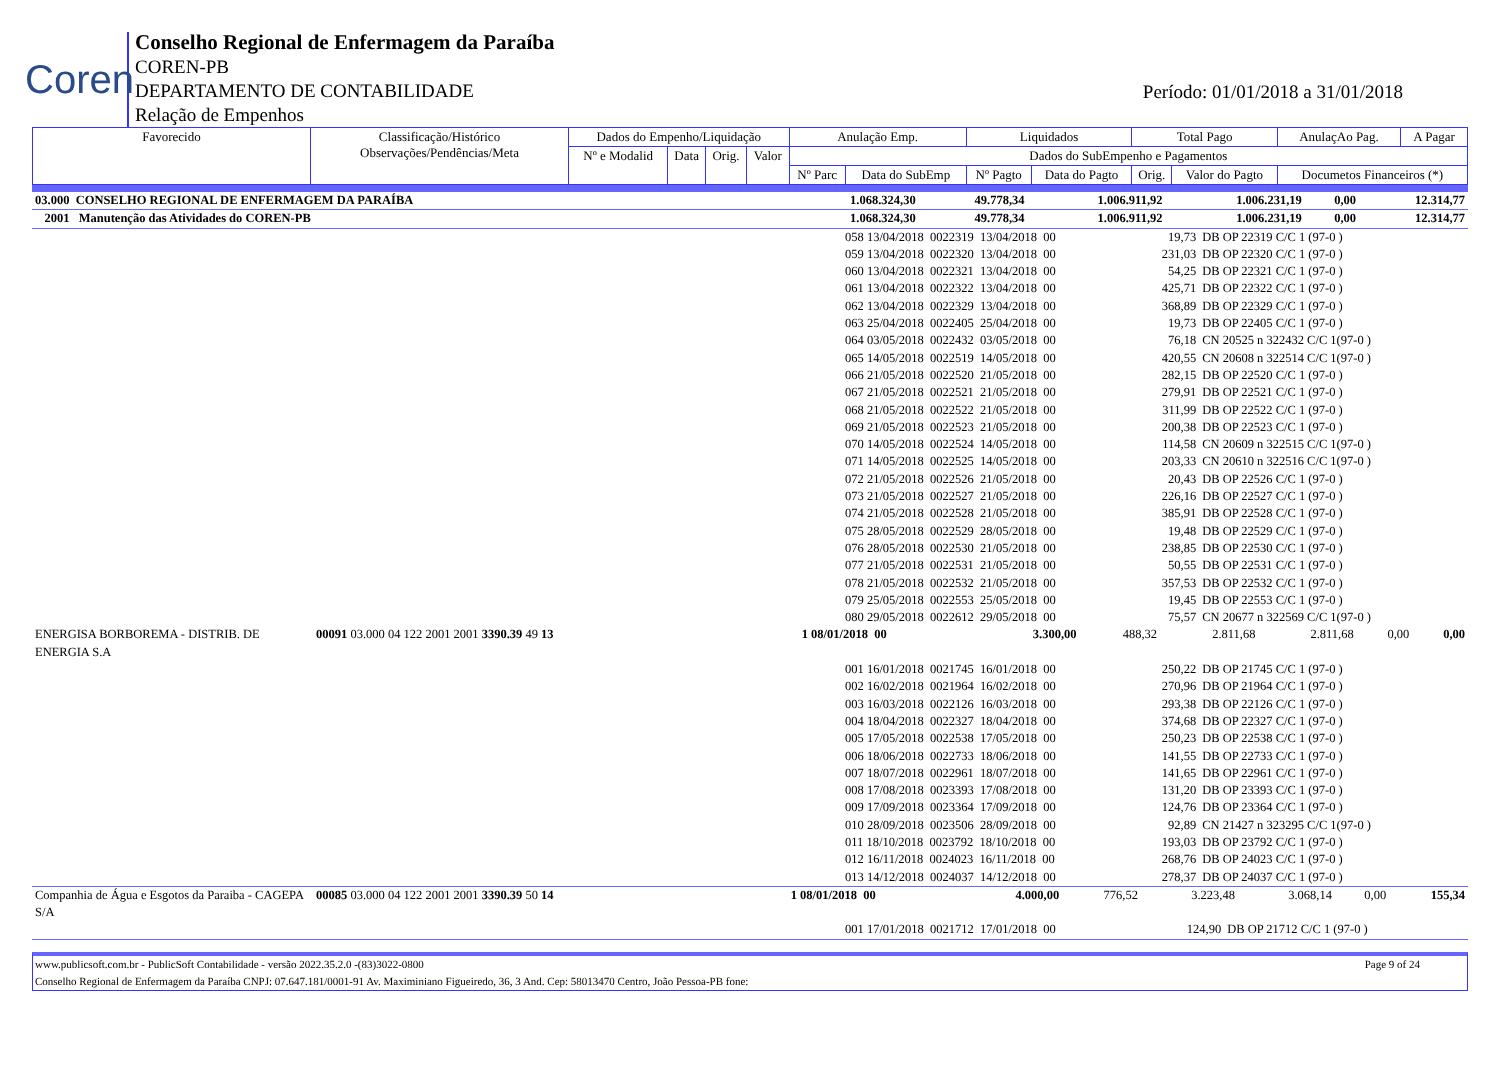Coren
Conselho Regional de Enfermagem da Paraíba
COREN-PB
DEPARTAMENTO DE CONTABILIDADE
Relação de Empenhos
Período: 01/01/2018 a 31/01/2018
| Favorecido | Classificação/Histórico Observações/Pendências/Meta | Dados do Empenho/Liquidação | | | | Anulação Emp. | | Liquidados | | Total Pago | | AnulaçAo Pag. | A Pagar |
| | | Nº e Modalid | Data | Orig. | Valor | Dados do SubEmpenho e Pagamentos | | | | | | | |
| | | | | | | Nº Parc | Data do SubEmp | Nº Pagto | Data do Pagto | Orig. | Valor do Pagto | Documetos Financeiros (*) | |
| 03.000 CONSELHO REGIONAL DE ENFERMAGEM DA PARAÍBA | 1.068.324,30 | 49.778,34 | 1.006.911,92 | 1.006.231,19 | 0,00 | 12.314,77 |
| 2001 Manutenção das Atividades do COREN-PB | 1.068.324,30 | 49.778,34 | 1.006.911,92 | 1.006.231,19 | 0,00 | 12.314,77 |
| 058 13/04/2018 0022319 13/04/2018 00 | 19,73 | DB OP 22319 C/C 1 (97-0 ) |
| 059 13/04/2018 0022320 13/04/2018 00 | 231,03 | DB OP 22320 C/C 1 (97-0 ) |
| 060 13/04/2018 0022321 13/04/2018 00 | 54,25 | DB OP 22321 C/C 1 (97-0 ) |
| 061 13/04/2018 0022322 13/04/2018 00 | 425,71 | DB OP 22322 C/C 1 (97-0 ) |
| 062 13/04/2018 0022329 13/04/2018 00 | 368,89 | DB OP 22329 C/C 1 (97-0 ) |
| 063 25/04/2018 0022405 25/04/2018 00 | 19,73 | DB OP 22405 C/C 1 (97-0 ) |
| 064 03/05/2018 0022432 03/05/2018 00 | 76,18 | CN 20525 n 322432 C/C 1(97-0 ) |
| 065 14/05/2018 0022519 14/05/2018 00 | 420,55 | CN 20608 n 322514 C/C 1(97-0 ) |
| 066 21/05/2018 0022520 21/05/2018 00 | 282,15 | DB OP 22520 C/C 1 (97-0 ) |
| 067 21/05/2018 0022521 21/05/2018 00 | 279,91 | DB OP 22521 C/C 1 (97-0 ) |
| 068 21/05/2018 0022522 21/05/2018 00 | 311,99 | DB OP 22522 C/C 1 (97-0 ) |
| 069 21/05/2018 0022523 21/05/2018 00 | 200,38 | DB OP 22523 C/C 1 (97-0 ) |
| 070 14/05/2018 0022524 14/05/2018 00 | 114,58 | CN 20609 n 322515 C/C 1(97-0 ) |
| 071 14/05/2018 0022525 14/05/2018 00 | 203,33 | CN 20610 n 322516 C/C 1(97-0 ) |
| 072 21/05/2018 0022526 21/05/2018 00 | 20,43 | DB OP 22526 C/C 1 (97-0 ) |
| 073 21/05/2018 0022527 21/05/2018 00 | 226,16 | DB OP 22527 C/C 1 (97-0 ) |
| 074 21/05/2018 0022528 21/05/2018 00 | 385,91 | DB OP 22528 C/C 1 (97-0 ) |
| 075 28/05/2018 0022529 28/05/2018 00 | 19,48 | DB OP 22529 C/C 1 (97-0 ) |
| 076 28/05/2018 0022530 21/05/2018 00 | 238,85 | DB OP 22530 C/C 1 (97-0 ) |
| 077 21/05/2018 0022531 21/05/2018 00 | 50,55 | DB OP 22531 C/C 1 (97-0 ) |
| 078 21/05/2018 0022532 21/05/2018 00 | 357,53 | DB OP 22532 C/C 1 (97-0 ) |
| 079 25/05/2018 0022553 25/05/2018 00 | 19,45 | DB OP 22553 C/C 1 (97-0 ) |
| 080 29/05/2018 0022612 29/05/2018 00 | 75,57 | CN 20677 n 322569 C/C 1(97-0 ) |
| ENERGISA BORBOREMA - DISTRIB. DE ENERGIA S.A | 00091 03.000 04 122 2001 2001 3390.39 49 13 | 1 08/01/2018 00 | 3.300,00 | 488,32 | 2.811,68 | 2.811,68 | 0,00 | 0,00 |
| 001 16/01/2018 0021745 16/01/2018 00 | 250,22 | DB OP 21745 C/C 1 (97-0 ) |
| 002 16/02/2018 0021964 16/02/2018 00 | 270,96 | DB OP 21964 C/C 1 (97-0 ) |
| 003 16/03/2018 0022126 16/03/2018 00 | 293,38 | DB OP 22126 C/C 1 (97-0 ) |
| 004 18/04/2018 0022327 18/04/2018 00 | 374,68 | DB OP 22327 C/C 1 (97-0 ) |
| 005 17/05/2018 0022538 17/05/2018 00 | 250,23 | DB OP 22538 C/C 1 (97-0 ) |
| 006 18/06/2018 0022733 18/06/2018 00 | 141,55 | DB OP 22733 C/C 1 (97-0 ) |
| 007 18/07/2018 0022961 18/07/2018 00 | 141,65 | DB OP 22961 C/C 1 (97-0 ) |
| 008 17/08/2018 0023393 17/08/2018 00 | 131,20 | DB OP 23393 C/C 1 (97-0 ) |
| 009 17/09/2018 0023364 17/09/2018 00 | 124,76 | DB OP 23364 C/C 1 (97-0 ) |
| 010 28/09/2018 0023506 28/09/2018 00 | 92,89 | CN 21427 n 323295 C/C 1(97-0 ) |
| 011 18/10/2018 0023792 18/10/2018 00 | 193,03 | DB OP 23792 C/C 1 (97-0 ) |
| 012 16/11/2018 0024023 16/11/2018 00 | 268,76 | DB OP 24023 C/C 1 (97-0 ) |
| 013 14/12/2018 0024037 14/12/2018 00 | 278,37 | DB OP 24037 C/C 1 (97-0 ) |
| Companhia de Água e Esgotos da Paraiba - CAGEPA S/A | 00085 03.000 04 122 2001 2001 3390.39 50 14 | 1 08/01/2018 00 | 4.000,00 | 776,52 | 3.223,48 | 3.068,14 | 0,00 | 155,34 |
| 001 17/01/2018 0021712 17/01/2018 00 | 124,90 | DB OP 21712 C/C 1 (97-0 ) |
www.publicsoft.com.br - PublicSoft Contabilidade - versão 2022.35.2.0 -(83)3022-0800 Page 9 of 24
Conselho Regional de Enfermagem da Paraíba CNPJ: 07.647.181/0001-91 Av. Maximiniano Figueiredo, 36, 3 And. Cep: 58013470 Centro, João Pessoa-PB fone: